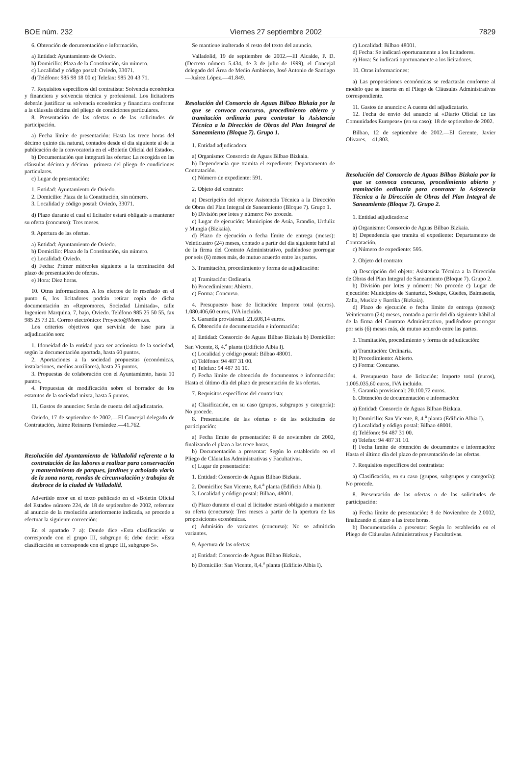BOE núm. 232 Viernes 27 septiembre 2002 7829
6. Obtención de documentación e información.
a) Entidad: Ayuntamiento de Oviedo.
b) Domicilio: Plaza de la Constitución, sin número.
c) Localidad y código postal: Oviedo, 33071.
d) Teléfono: 985 98 18 00 e) Telefax: 985 20 43 71.
7. Requisitos específicos del contratista: Solvencia económica y financiera y solvencia técnica y profesional. Los licitadores deberán justificar su solvencia económica y financiera conforme a la cláusula décima del pliego de condiciones particulares.
8. Presentación de las ofertas o de las solicitudes de participación.
a) Fecha límite de presentación: Hasta las trece horas del décimo quinto día natural, contados desde el día siguiente al de la publicación de la convocatoria en el «Boletín Oficial del Estado».
b) Documentación que integrará las ofertas: La recogida en las cláusulas décima y décimo—primera del pliego de condiciones particulares.
c) Lugar de presentación:
1. Entidad: Ayuntamiento de Oviedo.
2. Domicilio: Plaza de la Constitución, sin número.
3. Localidad y código postal: Oviedo, 33071.
d) Plazo durante el cual el licitador estará obligado a mantener su oferta (concurso): Tres meses.
9. Apertura de las ofertas.
a) Entidad: Ayuntamiento de Oviedo.
b) Domicilio: Plaza de la Constitución, sin número.
c) Localidad: Oviedo.
d) Fecha: Primer miércoles siguiente a la terminación del plazo de presentación de ofertas.
e) Hora: Diez horas.
10. Otras informaciones. A los efectos de lo reseñado en el punto 6, los licitadores podrán retirar copia de dicha documentación en «Repromores, Sociedad Limitada», calle Ingeniero Marquina, 7, bajo, Oviedo. Teléfono 985 25 50 55, fax 985 25 73 21. Correo electrónico: Proyecto@Mores.es.
Los criterios objetivos que servirán de base para la adjudicación son:
1. Idoneidad de la entidad para ser accionista de la sociedad, según la documentación aportada, hasta 60 puntos.
2. Aportaciones a la sociedad propuestas (económicas, instalaciones, medios auxiliares), hasta 25 puntos.
3. Propuestas de colaboración con el Ayuntamiento, hasta 10 puntos.
4. Propuestas de modificación sobre el borrador de los estatutos de la sociedad mixta, hasta 5 puntos.
11. Gastos de anuncios: Serán de cuenta del adjudicatario.
Oviedo, 17 de septiembre de 2002.—El Concejal delegado de Contratación, Jaime Reinares Fernández.—41.762.
Resolución del Ayuntamiento de Valladolid referente a la contratación de las labores a realizar para conservación y mantenimiento de parques, jardines y arbolado viario de la zona norte, rondas de circunvalación y trabajos de desbroce de la ciudad de Valladolid.
Advertido error en el texto publicado en el «Boletín Oficial del Estado» número 224, de 18 de septiembre de 2002, referente al anuncio de la resolución anteriormente indicada, se procede a efectuar la siguiente corrección:
En el apartado 7 a): Donde dice «Esta clasificación se corresponde con el grupo III, subgrupo 6; debe decir: «Esta clasificación se corresponde con el grupo III, subgrupo 5».
Se mantiene inalterado el resto del texto del anuncio.
Valladolid, 19 de septiembre de 2002.—El Alcalde, P. D. (Decreto número 5.434, de 3 de julio de 1999), el Concejal delegado del Área de Medio Ambiente, José Antonio de Santiago—Juárez López.—41.849.
Resolución del Consorcio de Aguas Bilbao Bizkaia por la que se convoca concurso, procedimiento abierto y tramitación ordinaria para contratar la Asistencia Técnica a la Dirección de Obras del Plan Integral de Saneamiento (Bloque 7). Grupo 1.
1. Entidad adjudicadora:
a) Organismo: Consorcio de Aguas Bilbao Bizkaia.
b) Dependencia que tramita el expediente: Departamento de Contratación.
c) Número de expediente: 591.
2. Objeto del contrato:
a) Descripción del objeto: Asistencia Técnica a la Dirección de Obras del Plan Integral de Saneamiento (Bloque 7). Grupo 1.
b) División por lotes y número: No procede.
c) Lugar de ejecución: Municipios de Asúa, Erandio, Urduliz y Mungia (Bizkaia).
d) Plazo de ejecución o fecha límite de entrega (meses): Veinticuatro (24) meses, contado a partir del día siguiente hábil al de la firma del Contrato Administrativo, pudiéndose prorrogar por seis (6) meses más, de mutuo acuerdo entre las partes.
3. Tramitación, procedimiento y forma de adjudicación:
a) Tramitación: Ordinaria.
b) Procedimiento: Abierto.
c) Forma: Concurso.
4. Presupuesto base de licitación: Importe total (euros). 1.080.406,60 euros, IVA incluido.
5. Garantía provisional. 21.608,14 euros.
6. Obtención de documentación e información:
a) Entidad: Consorcio de Aguas Bilbao Bizkaia b) Domicilio: San Vicente, 8, 4.<sup>a</sup> planta (Edificio Albia I).
c) Localidad y código postal: Bilbao 48001.
d) Teléfono: 94 487 31 00.
e) Telefax: 94 487 31 10.
f) Fecha límite de obtención de documentos e información: Hasta el último día del plazo de presentación de las ofertas.
7. Requisitos específicos del contratista:
a) Clasificación, en su caso (grupos, subgrupos y categoría): No procede.
8. Presentación de las ofertas o de las solicitudes de participación:
a) Fecha límite de presentación: 8 de noviembre de 2002, finalizando el plazo a las trece horas.
b) Documentación a presentar: Según lo establecido en el Pliego de Cláusulas Administrativas y Facultativas.
c) Lugar de presentación:
1. Entidad: Consorcio de Aguas Bilbao Bizkaia.
2. Domicilio: San Vicente, 8,4.<sup>a</sup> planta (Edificio Albia I).
3. Localidad y código postal: Bilbao, 48001.
d) Plazo durante el cual el licitador estará obligado a mantener su oferta (concurso): Tres meses a partir de la apertura de las proposiciones económicas.
e) Admisión de variantes (concurso): No se admitirán variantes.
9. Apertura de las ofertas:
a) Entidad: Consorcio de Aguas Bilbao Bizkaia.
b) Domicilio: San Vicente, 8,4.<sup>a</sup> planta (Edificio Albia I).
c) Localidad: Bilbao 48001.
d) Fecha: Se indicará oportunamente a los licitadores.
e) Hora: Se indicará oportunamente a los licitadores.
10. Otras informaciones:
a) Las proposiciones económicas se redactarán conforme al modelo que se inserta en el Pliego de Cláusulas Administrativas correspondiente.
11. Gastos de anuncios: A cuenta del adjudicatario.
12. Fecha de envío del anuncio al «Diario Oficial de las Comunidades Europeas» (en su caso): 18 de septiembre de 2002.
Bilbao, 12 de septiembre de 2002.—El Gerente, Javier Olivares.—41.803.
Resolución del Consorcio de Aguas Bilbao Bizkaia por la que se convoca concurso, procedimiento abierto y tramitación ordinaria para contratar la Asistencia Técnica a la Dirección de Obras del Plan Integral de Saneamiento (Bloque 7). Grupo 2.
1. Entidad adjudicadora:
a) Organismo: Consorcio de Aguas Bilbao Bizkaia.
b) Dependencia que tramita el expediente: Departamento de Contratación.
c) Número de expediente: 595.
2. Objeto del contrato:
a) Descripción del objeto: Asistencia Técnica a la Dirección de Obras del Plan Integral de Saneamiento (Bloque 7). Grupo 2.
b) División por lotes y número: No procede c) Lugar de ejecución: Municipios de Santurtzi, Sodupe, Güeñes, Balmaseda, Zalla, Muskiz y Barrika (Bizkaia).
d) Plazo de ejecución o fecha límite de entrega (meses): Veinticuatro (24) meses, contado a partir del día siguiente hábil al de la firma del Contrato Administrativo, pudiéndose prorrogar por seis (6) meses más, de mutuo acuerdo entre las partes.
3. Tramitación, procedimiento y forma de adjudicación:
a) Tramitación: Ordinaria.
b) Procedimiento: Abierto.
c) Forma: Concurso.
4. Presupuesto base de licitación: Importe total (euros), 1.005.035,60 euros, IVA incluido.
5. Garantía provisional: 20.100,72 euros.
6. Obtención de documentación e información:
a) Entidad: Consorcio de Aguas Bilbao Bizkaia.
b) Domicilio: San Vicente, 8, 4.<sup>a</sup> planta (Edificio Albia I).
c) Localidad y código postal: Bilbao 48001.
d) Teléfono: 94 487 31 00.
e) Telefax: 94 487 31 10.
f) Fecha límite de obtención de documentos e información: Hasta el último día del plazo de presentación de las ofertas.
7. Requisitos específicos del contratista:
a) Clasificación, en su caso (grupos, subgrupos y categoría): No procede.
8. Presentación de las ofertas o de las solicitudes de participación:
a) Fecha límite de presentación: 8 de Noviembre de 2.0002, finalizando el plazo a las trece horas.
b) Documentación a presentar: Según lo establecido en el Pliego de Cláusulas Administrativas y Facultativas.